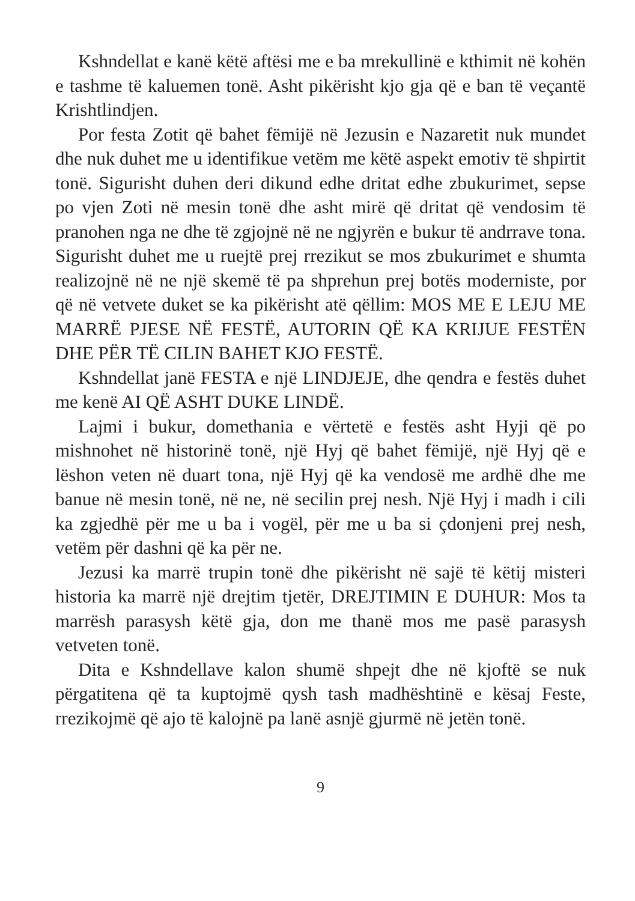Kshndellat e kanë këtë aftësi me e ba mrekullinë e kthimit në kohën e tashme të kaluemen tonë. Asht pikërisht kjo gja që e ban të veçantë Krishtlindjen.
Por festa Zotit që bahet fëmijë në Jezusin e Nazaretit nuk mundet dhe nuk duhet me u identifikue vetëm me këtë aspekt emotiv të shpirtit tonë. Sigurisht duhen deri dikund edhe dritat edhe zbukurimet, sepse po vjen Zoti në mesin tonë dhe asht mirë që dritat që vendosim të pranohen nga ne dhe të zgjojnë në ne ngjyrën e bukur të andrrave tona. Sigurisht duhet me u ruejtë prej rrezikut se mos zbukurimet e shumta realizojnë në ne një skemë të pa shprehun prej botës moderniste, por që në vetvete duket se ka pikërisht atë qëllim: MOS ME E LEJU ME MARRË PJESE NË FESTË, AUTORIN QË KA KRIJUE FESTËN DHE PËR TË CILIN BAHET KJO FESTË.
Kshndellat janë FESTA e një LINDJEJE, dhe qendra e festës duhet me kenë AI QË ASHT DUKE LINDË.
Lajmi i bukur, domethania e vërtetë e festës asht Hyji që po mishnohet në historinë tonë, një Hyj që bahet fëmijë, një Hyj që e lëshon veten në duart tona, një Hyj që ka vendosë me ardhë dhe me banue në mesin tonë, në ne, në secilin prej nesh. Një Hyj i madh i cili ka zgjedhë për me u ba i vogël, për me u ba si çdonjeni prej nesh, vetëm për dashni që ka për ne.
Jezusi ka marrë trupin tonë dhe pikërisht në sajë të këtij misteri historia ka marrë një drejtim tjetër, DREJTIMIN E DUHUR: Mos ta marrësh parasysh këtë gja, don me thanë mos me pasë parasysh vetveten tonë.
Dita e Kshndellave kalon shumë shpejt dhe në kjoftë se nuk përgatitena që ta kuptojmë qysh tash madhështinë e kësaj Feste, rrezikojmë që ajo të kalojnë pa lanë asnjë gjurmë në jetën tonë.
9